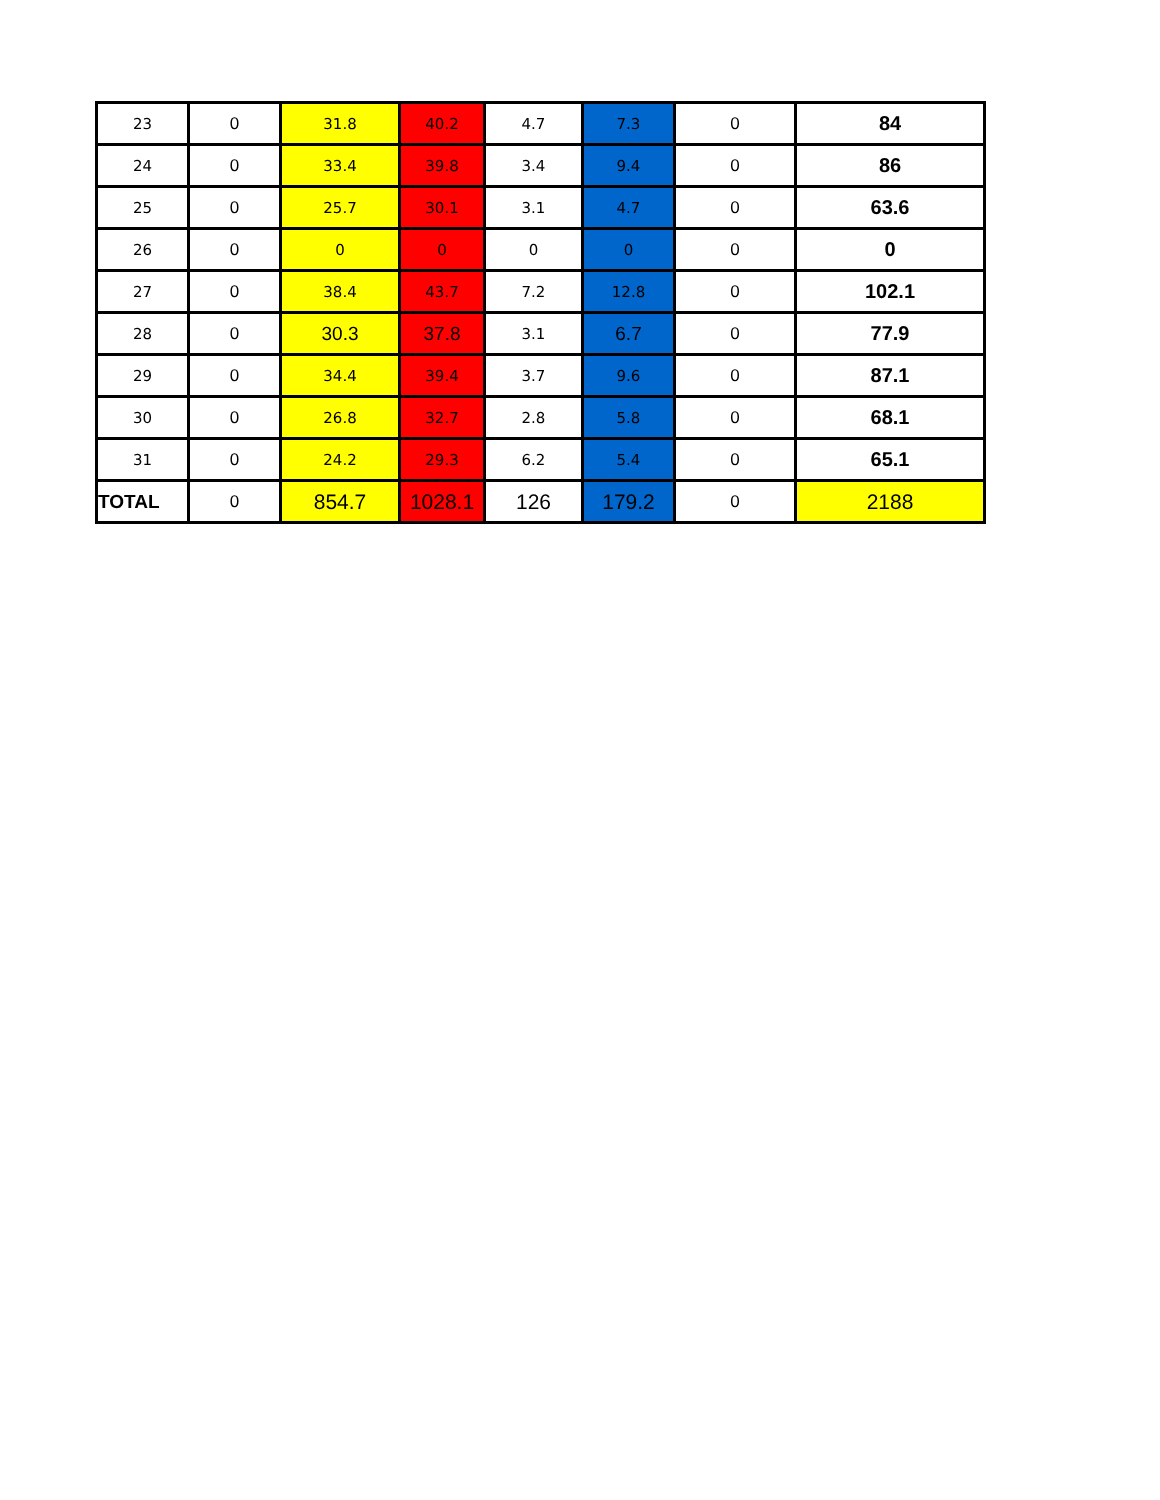| 23 | 0 | 31.8 | 40.2 | 4.7 | 7.3 | 0 | 84 |
| 24 | 0 | 33.4 | 39.8 | 3.4 | 9.4 | 0 | 86 |
| 25 | 0 | 25.7 | 30.1 | 3.1 | 4.7 | 0 | 63.6 |
| 26 | 0 | 0 | 0 | 0 | 0 | 0 | 0 |
| 27 | 0 | 38.4 | 43.7 | 7.2 | 12.8 | 0 | 102.1 |
| 28 | 0 | 30.3 | 37.8 | 3.1 | 6.7 | 0 | 77.9 |
| 29 | 0 | 34.4 | 39.4 | 3.7 | 9.6 | 0 | 87.1 |
| 30 | 0 | 26.8 | 32.7 | 2.8 | 5.8 | 0 | 68.1 |
| 31 | 0 | 24.2 | 29.3 | 6.2 | 5.4 | 0 | 65.1 |
| TOTAL | 0 | 854.7 | 1028.1 | 126 | 179.2 | 0 | 2188 |